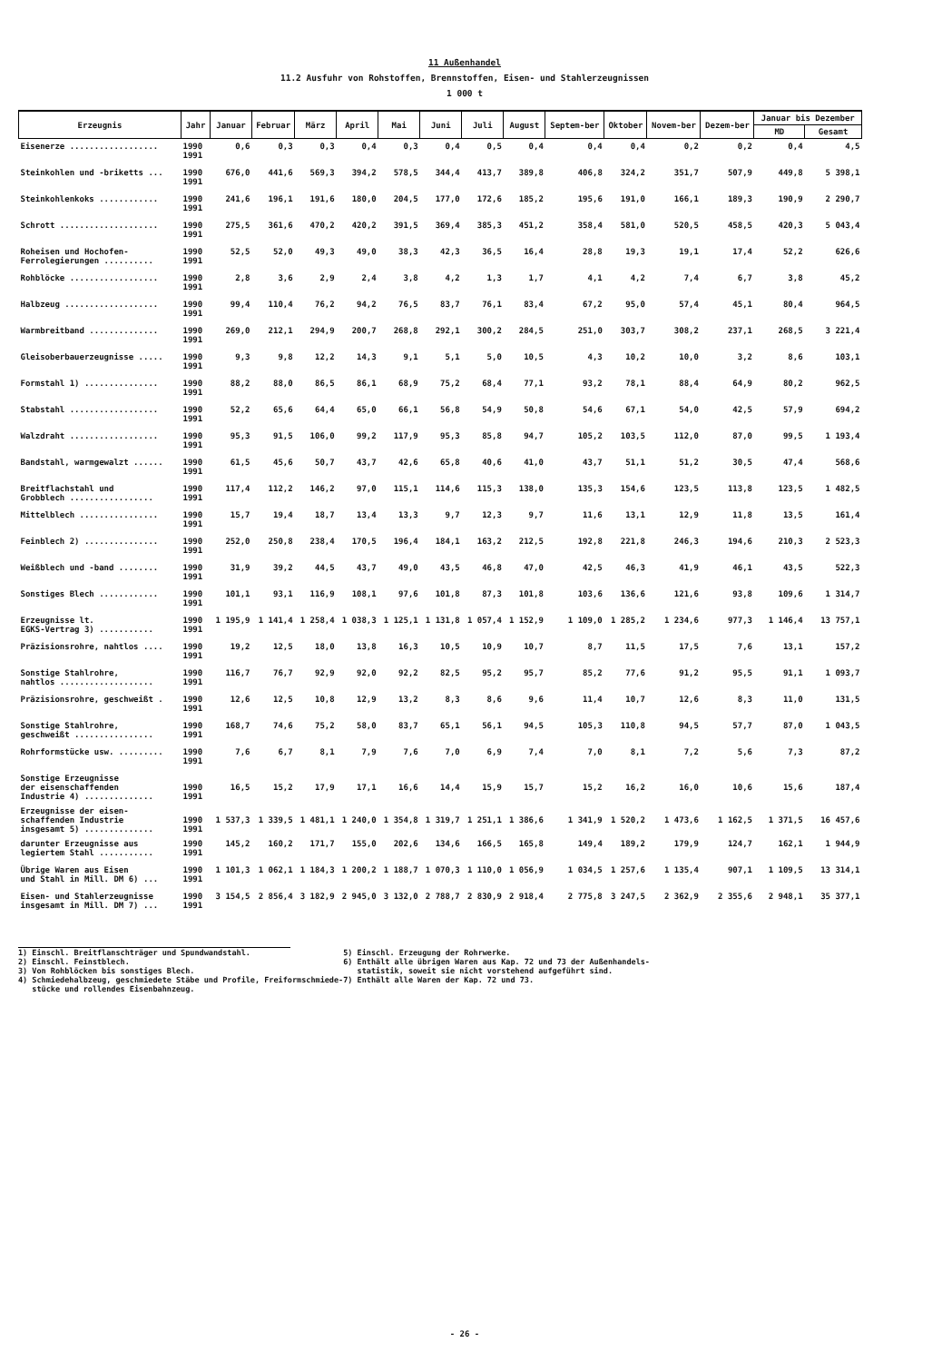11 Außenhandel
11.2 Ausfuhr von Rohstoffen, Brennstoffen, Eisen- und Stahlerzeugnissen
1 000 t
| Erzeugnis | Jahr | Januar | Februar | März | April | Mai | Juni | Juli | August | Septem-ber | Oktober | Novem-ber | Dezem-ber | Januar bis Dezember | |
| --- | --- | --- | --- | --- | --- | --- | --- | --- | --- | --- | --- | --- | --- | --- | --- |
| | | | | | | | | | | | | | | MD | Gesamt |
| Eisenerze .................. | 1990 1991 | 0,6 | 0,3 | 0,3 | 0,4 | 0,3 | 0,4 | 0,5 | 0,4 | 0,4 | 0,4 | 0,2 | 0,2 | 0,4 | 4,5 |
| Steinkohlen und -briketts ... | 1990 1991 | 676,0 | 441,6 | 569,3 | 394,2 | 578,5 | 344,4 | 413,7 | 389,8 | 406,8 | 324,2 | 351,7 | 507,9 | 449,8 | 5 398,1 |
| Steinkohlenkoks ............ | 1990 1991 | 241,6 | 196,1 | 191,6 | 180,0 | 204,5 | 177,0 | 172,6 | 185,2 | 195,6 | 191,0 | 166,1 | 189,3 | 190,9 | 2 290,7 |
| Schrott .................... | 1990 1991 | 275,5 | 361,6 | 470,2 | 420,2 | 391,5 | 369,4 | 385,3 | 451,2 | 358,4 | 581,0 | 520,5 | 458,5 | 420,3 | 5 043,4 |
| Roheisen und Hochofen- Ferrolegierungen .......... | 1990 1991 | 52,5 | 52,0 | 49,3 | 49,0 | 38,3 | 42,3 | 36,5 | 16,4 | 28,8 | 19,3 | 19,1 | 17,4 | 52,2 | 626,6 |
| Rohblöcke .................. | 1990 1991 | 2,8 | 3,6 | 2,9 | 2,4 | 3,8 | 4,2 | 1,3 | 1,7 | 4,1 | 4,2 | 7,4 | 6,7 | 3,8 | 45,2 |
| Halbzeug ................... | 1990 1991 | 99,4 | 110,4 | 76,2 | 94,2 | 76,5 | 83,7 | 76,1 | 83,4 | 67,2 | 95,0 | 57,4 | 45,1 | 80,4 | 964,5 |
| Warmbreitband .............. | 1990 1991 | 269,0 | 212,1 | 294,9 | 200,7 | 268,8 | 292,1 | 300,2 | 284,5 | 251,0 | 303,7 | 308,2 | 237,1 | 268,5 | 3 221,4 |
| Gleisoberbauerzeugnisse ..... | 1990 1991 | 9,3 | 9,8 | 12,2 | 14,3 | 9,1 | 5,1 | 5,0 | 10,5 | 4,3 | 10,2 | 10,0 | 3,2 | 8,6 | 103,1 |
| Formstahl 1) ............... | 1990 1991 | 88,2 | 88,0 | 86,5 | 86,1 | 68,9 | 75,2 | 68,4 | 77,1 | 93,2 | 78,1 | 88,4 | 64,9 | 80,2 | 962,5 |
| Stabstahl .................. | 1990 1991 | 52,2 | 65,6 | 64,4 | 65,0 | 66,1 | 56,8 | 54,9 | 50,8 | 54,6 | 67,1 | 54,0 | 42,5 | 57,9 | 694,2 |
| Walzdraht .................. | 1990 1991 | 95,3 | 91,5 | 106,0 | 99,2 | 117,9 | 95,3 | 85,8 | 94,7 | 105,2 | 103,5 | 112,0 | 87,0 | 99,5 | 1 193,4 |
| Bandstahl, warmgewalzt ...... | 1990 1991 | 61,5 | 45,6 | 50,7 | 43,7 | 42,6 | 65,8 | 40,6 | 41,0 | 43,7 | 51,1 | 51,2 | 30,5 | 47,4 | 568,6 |
| Breitflachstahl und Grobblech ................. | 1990 1991 | 117,4 | 112,2 | 146,2 | 97,0 | 115,1 | 114,6 | 115,3 | 138,0 | 135,3 | 154,6 | 123,5 | 113,8 | 123,5 | 1 482,5 |
| Mittelblech ................ | 1990 1991 | 15,7 | 19,4 | 18,7 | 13,4 | 13,3 | 9,7 | 12,3 | 9,7 | 11,6 | 13,1 | 12,9 | 11,8 | 13,5 | 161,4 |
| Feinblech 2) ............... | 1990 1991 | 252,0 | 250,8 | 238,4 | 170,5 | 196,4 | 184,1 | 163,2 | 212,5 | 192,8 | 221,8 | 246,3 | 194,6 | 210,3 | 2 523,3 |
| Weißblech und -band ........ | 1990 1991 | 31,9 | 39,2 | 44,5 | 43,7 | 49,0 | 43,5 | 46,8 | 47,0 | 42,5 | 46,3 | 41,9 | 46,1 | 43,5 | 522,3 |
| Sonstiges Blech ............ | 1990 1991 | 101,1 | 93,1 | 116,9 | 108,1 | 97,6 | 101,8 | 87,3 | 101,8 | 103,6 | 136,6 | 121,6 | 93,8 | 109,6 | 1 314,7 |
| Erzeugnisse lt. EGKS-Vertrag 3) ........... | 1990 1991 | 1 195,9 | 1 141,4 | 1 258,4 | 1 038,3 | 1 125,1 | 1 131,8 | 1 057,4 | 1 152,9 | 1 109,0 | 1 285,2 | 1 234,6 | 977,3 | 1 146,4 | 13 757,1 |
| Präzisionsrohre, nahtlos .... | 1990 1991 | 19,2 | 12,5 | 18,0 | 13,8 | 16,3 | 10,5 | 10,9 | 10,7 | 8,7 | 11,5 | 17,5 | 7,6 | 13,1 | 157,2 |
| Sonstige Stahlrohre, nahtlos ................... | 1990 1991 | 116,7 | 76,7 | 92,9 | 92,0 | 92,2 | 82,5 | 95,2 | 95,7 | 85,2 | 77,6 | 91,2 | 95,5 | 91,1 | 1 093,7 |
| Präzisionsrohre, geschweißt . | 1990 1991 | 12,6 | 12,5 | 10,8 | 12,9 | 13,2 | 8,3 | 8,6 | 9,6 | 11,4 | 10,7 | 12,6 | 8,3 | 11,0 | 131,5 |
| Sonstige Stahlrohre, geschweißt ................ | 1990 1991 | 168,7 | 74,6 | 75,2 | 58,0 | 83,7 | 65,1 | 56,1 | 94,5 | 105,3 | 110,8 | 94,5 | 57,7 | 87,0 | 1 043,5 |
| Rohrformstücke usw. ......... | 1990 1991 | 7,6 | 6,7 | 8,1 | 7,9 | 7,6 | 7,0 | 6,9 | 7,4 | 7,0 | 8,1 | 7,2 | 5,6 | 7,3 | 87,2 |
| Sonstige Erzeugnisse der eisenschaffenden Industrie 4) .............. | 1990 1991 | 16,5 | 15,2 | 17,9 | 17,1 | 16,6 | 14,4 | 15,9 | 15,7 | 15,2 | 16,2 | 16,0 | 10,6 | 15,6 | 187,4 |
| Erzeugnisse der eisen- schaffenden Industrie insgesamt 5) .............. | 1990 1991 | 1 537,3 | 1 339,5 | 1 481,1 | 1 240,0 | 1 354,8 | 1 319,7 | 1 251,1 | 1 386,6 | 1 341,9 | 1 520,2 | 1 473,6 | 1 162,5 | 1 371,5 | 16 457,6 |
| darunter Erzeugnisse aus legiertem Stahl ........... | 1990 1991 | 145,2 | 160,2 | 171,7 | 155,0 | 202,6 | 134,6 | 166,5 | 165,8 | 149,4 | 189,2 | 179,9 | 124,7 | 162,1 | 1 944,9 |
| Übrige Waren aus Eisen und Stahl in Mill. DM 6) ... | 1990 1991 | 1 101,3 | 1 062,1 | 1 184,3 | 1 200,2 | 1 188,7 | 1 070,3 | 1 110,0 | 1 056,9 | 1 034,5 | 1 257,6 | 1 135,4 | 907,1 | 1 109,5 | 13 314,1 |
| Eisen- und Stahlerzeugnisse insgesamt in Mill. DM 7) ... | 1990 1991 | 3 154,5 | 2 856,4 | 3 182,9 | 2 945,0 | 3 132,0 | 2 788,7 | 2 830,9 | 2 918,4 | 2 775,8 | 3 247,5 | 2 362,9 | 2 355,6 | 2 948,1 | 35 377,1 |
1) Einschl. Breitflanschträger und Spundwandstahl.
2) Einschl. Feinstblech.
3) Von Rohblöcken bis sonstiges Blech.
4) Schmiedehalbzeug, geschmiedete Stäbe und Profile, Freiformschmiede-
stücke und rollendes Eisenbahnzeug.
5) Einschl. Erzeugung der Rohrwerke.
6) Enthält alle übrigen Waren aus Kap. 72 und 73 der Außenhandels-
statistik, soweit sie nicht vorstehend aufgeführt sind.
7) Enthält alle Waren der Kap. 72 und 73.
- 26 -